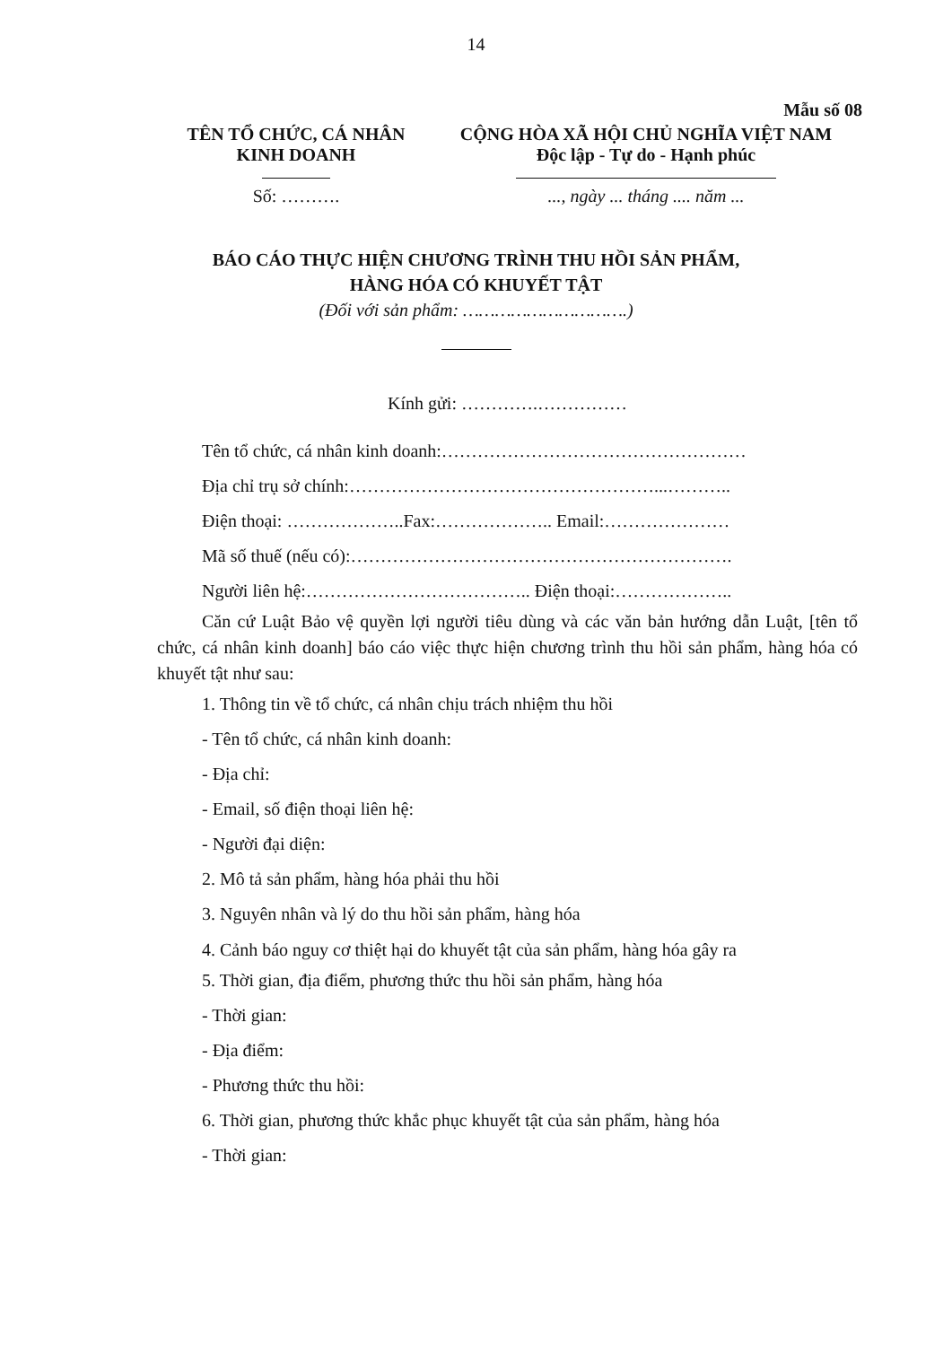14
Mẫu số 08
TÊN TỔ CHỨC, CÁ NHÂN
KINH DOANH
Số: ……….
CỘNG HÒA XÃ HỘI CHỦ NGHĨA VIỆT NAM
Độc lập - Tự do - Hạnh phúc
..., ngày ... tháng .... năm ...
BÁO CÁO THỰC HIỆN CHƯƠNG TRÌNH THU HỒI SẢN PHẨM,
HÀNG HÓA CÓ KHUYẾT TẬT
(Đối với sản phẩm: ………………………….)
Kính gửi: ………….……………
Tên tổ chức, cá nhân kinh doanh:……………………………………………
Địa chỉ trụ sở chính:……………………………………………...………..
Điện thoại: ………………..Fax:……………….. Email:…………………
Mã số thuế (nếu có):……………………………………………………….
Người liên hệ:……………………………….. Điện thoại:………………..
Căn cứ Luật Bảo vệ quyền lợi người tiêu dùng và các văn bản hướng dẫn Luật, [tên tổ chức, cá nhân kinh doanh] báo cáo việc thực hiện chương trình thu hồi sản phẩm, hàng hóa có khuyết tật như sau:
1. Thông tin về tổ chức, cá nhân chịu trách nhiệm thu hồi
- Tên tổ chức, cá nhân kinh doanh:
- Địa chỉ:
- Email, số điện thoại liên hệ:
- Người đại diện:
2. Mô tả sản phẩm, hàng hóa phải thu hồi
3. Nguyên nhân và lý do thu hồi sản phẩm, hàng hóa
4. Cảnh báo nguy cơ thiệt hại do khuyết tật của sản phẩm, hàng hóa gây ra
5. Thời gian, địa điểm, phương thức thu hồi sản phẩm, hàng hóa
- Thời gian:
- Địa điểm:
- Phương thức thu hồi:
6. Thời gian, phương thức khắc phục khuyết tật của sản phẩm, hàng hóa
- Thời gian: